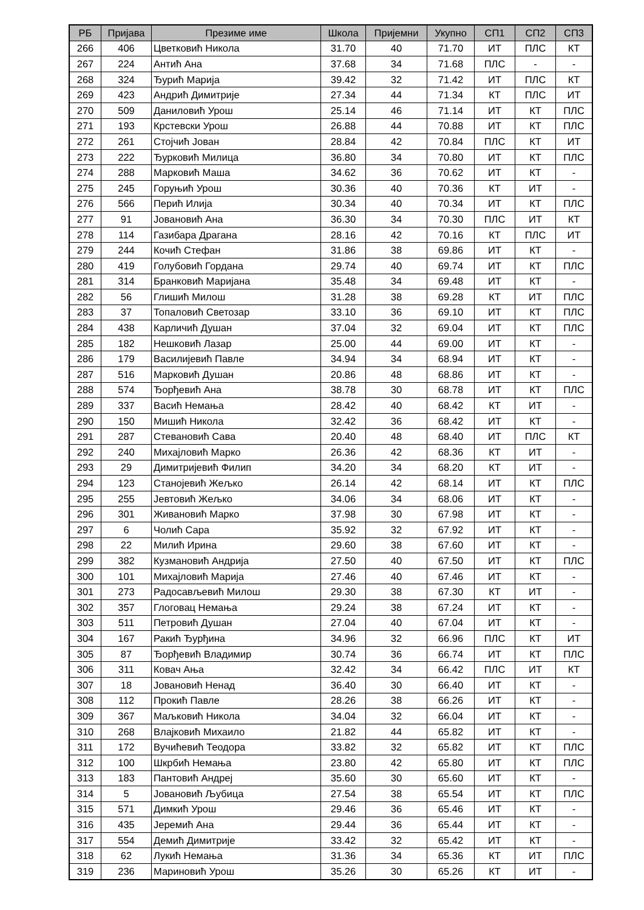| РБ | Пријава | Презиме име | Школа | Пријемни | Укупно | СП1 | СП2 | СП3 |
| --- | --- | --- | --- | --- | --- | --- | --- | --- |
| 266 | 406 | Цветковић Никола | 31.70 | 40 | 71.70 | ИТ | ПЛС | КТ |
| 267 | 224 | Антић Ана | 37.68 | 34 | 71.68 | ПЛС | - | - |
| 268 | 324 | Ђурић Марија | 39.42 | 32 | 71.42 | ИТ | ПЛС | КТ |
| 269 | 423 | Андрић Димитрије | 27.34 | 44 | 71.34 | КТ | ПЛС | ИТ |
| 270 | 509 | Даниловић Урош | 25.14 | 46 | 71.14 | ИТ | КТ | ПЛС |
| 271 | 193 | Крстевски Урош | 26.88 | 44 | 70.88 | ИТ | КТ | ПЛС |
| 272 | 261 | Стојчић Јован | 28.84 | 42 | 70.84 | ПЛС | КТ | ИТ |
| 273 | 222 | Ђурковић Милица | 36.80 | 34 | 70.80 | ИТ | КТ | ПЛС |
| 274 | 288 | Марковић Маша | 34.62 | 36 | 70.62 | ИТ | КТ | - |
| 275 | 245 | Горуњић Урош | 30.36 | 40 | 70.36 | КТ | ИТ | - |
| 276 | 566 | Перић Илија | 30.34 | 40 | 70.34 | ИТ | КТ | ПЛС |
| 277 | 91 | Јовановић Ана | 36.30 | 34 | 70.30 | ПЛС | ИТ | КТ |
| 278 | 114 | Газибара Драгана | 28.16 | 42 | 70.16 | КТ | ПЛС | ИТ |
| 279 | 244 | Кочић Стефан | 31.86 | 38 | 69.86 | ИТ | КТ | - |
| 280 | 419 | Голубовић Гордана | 29.74 | 40 | 69.74 | ИТ | КТ | ПЛС |
| 281 | 314 | Бранковић Маријана | 35.48 | 34 | 69.48 | ИТ | КТ | - |
| 282 | 56 | Глишић Милош | 31.28 | 38 | 69.28 | КТ | ИТ | ПЛС |
| 283 | 37 | Топаловић Светозар | 33.10 | 36 | 69.10 | ИТ | КТ | ПЛС |
| 284 | 438 | Карличић Душан | 37.04 | 32 | 69.04 | ИТ | КТ | ПЛС |
| 285 | 182 | Нешковић Лазар | 25.00 | 44 | 69.00 | ИТ | КТ | - |
| 286 | 179 | Василијевић Павле | 34.94 | 34 | 68.94 | ИТ | КТ | - |
| 287 | 516 | Марковић Душан | 20.86 | 48 | 68.86 | ИТ | КТ | - |
| 288 | 574 | Ђорђевић Ана | 38.78 | 30 | 68.78 | ИТ | КТ | ПЛС |
| 289 | 337 | Васић Немања | 28.42 | 40 | 68.42 | КТ | ИТ | - |
| 290 | 150 | Мишић Никола | 32.42 | 36 | 68.42 | ИТ | КТ | - |
| 291 | 287 | Стевановић Сава | 20.40 | 48 | 68.40 | ИТ | ПЛС | КТ |
| 292 | 240 | Михајловић Марко | 26.36 | 42 | 68.36 | КТ | ИТ | - |
| 293 | 29 | Димитријевић Филип | 34.20 | 34 | 68.20 | КТ | ИТ | - |
| 294 | 123 | Станојевић Жељко | 26.14 | 42 | 68.14 | ИТ | КТ | ПЛС |
| 295 | 255 | Јевтовић Жељко | 34.06 | 34 | 68.06 | ИТ | КТ | - |
| 296 | 301 | Живановић Марко | 37.98 | 30 | 67.98 | ИТ | КТ | - |
| 297 | 6 | Чолић Сара | 35.92 | 32 | 67.92 | ИТ | КТ | - |
| 298 | 22 | Милић Ирина | 29.60 | 38 | 67.60 | ИТ | КТ | - |
| 299 | 382 | Кузмановић Андрија | 27.50 | 40 | 67.50 | ИТ | КТ | ПЛС |
| 300 | 101 | Михајловић Марија | 27.46 | 40 | 67.46 | ИТ | КТ | - |
| 301 | 273 | Радосављевић Милош | 29.30 | 38 | 67.30 | КТ | ИТ | - |
| 302 | 357 | Глоговац Немања | 29.24 | 38 | 67.24 | ИТ | КТ | - |
| 303 | 511 | Петровић Душан | 27.04 | 40 | 67.04 | ИТ | КТ | - |
| 304 | 167 | Ракић Ђурђина | 34.96 | 32 | 66.96 | ПЛС | КТ | ИТ |
| 305 | 87 | Ђорђевић Владимир | 30.74 | 36 | 66.74 | ИТ | КТ | ПЛС |
| 306 | 311 | Ковач Ања | 32.42 | 34 | 66.42 | ПЛС | ИТ | КТ |
| 307 | 18 | Јовановић Ненад | 36.40 | 30 | 66.40 | ИТ | КТ | - |
| 308 | 112 | Прокић Павле | 28.26 | 38 | 66.26 | ИТ | КТ | - |
| 309 | 367 | Маљковић Никола | 34.04 | 32 | 66.04 | ИТ | КТ | - |
| 310 | 268 | Влајковић Михаило | 21.82 | 44 | 65.82 | ИТ | КТ | - |
| 311 | 172 | Вучићевић Теодора | 33.82 | 32 | 65.82 | ИТ | КТ | ПЛС |
| 312 | 100 | Шкрбић Немања | 23.80 | 42 | 65.80 | ИТ | КТ | ПЛС |
| 313 | 183 | Пантовић Андреј | 35.60 | 30 | 65.60 | ИТ | КТ | - |
| 314 | 5 | Јовановић Љубица | 27.54 | 38 | 65.54 | ИТ | КТ | ПЛС |
| 315 | 571 | Димкић Урош | 29.46 | 36 | 65.46 | ИТ | КТ | - |
| 316 | 435 | Јеремић Ана | 29.44 | 36 | 65.44 | ИТ | КТ | - |
| 317 | 554 | Демић Димитрије | 33.42 | 32 | 65.42 | ИТ | КТ | - |
| 318 | 62 | Лукић Немања | 31.36 | 34 | 65.36 | КТ | ИТ | ПЛС |
| 319 | 236 | Мариновић Урош | 35.26 | 30 | 65.26 | КТ | ИТ | - |